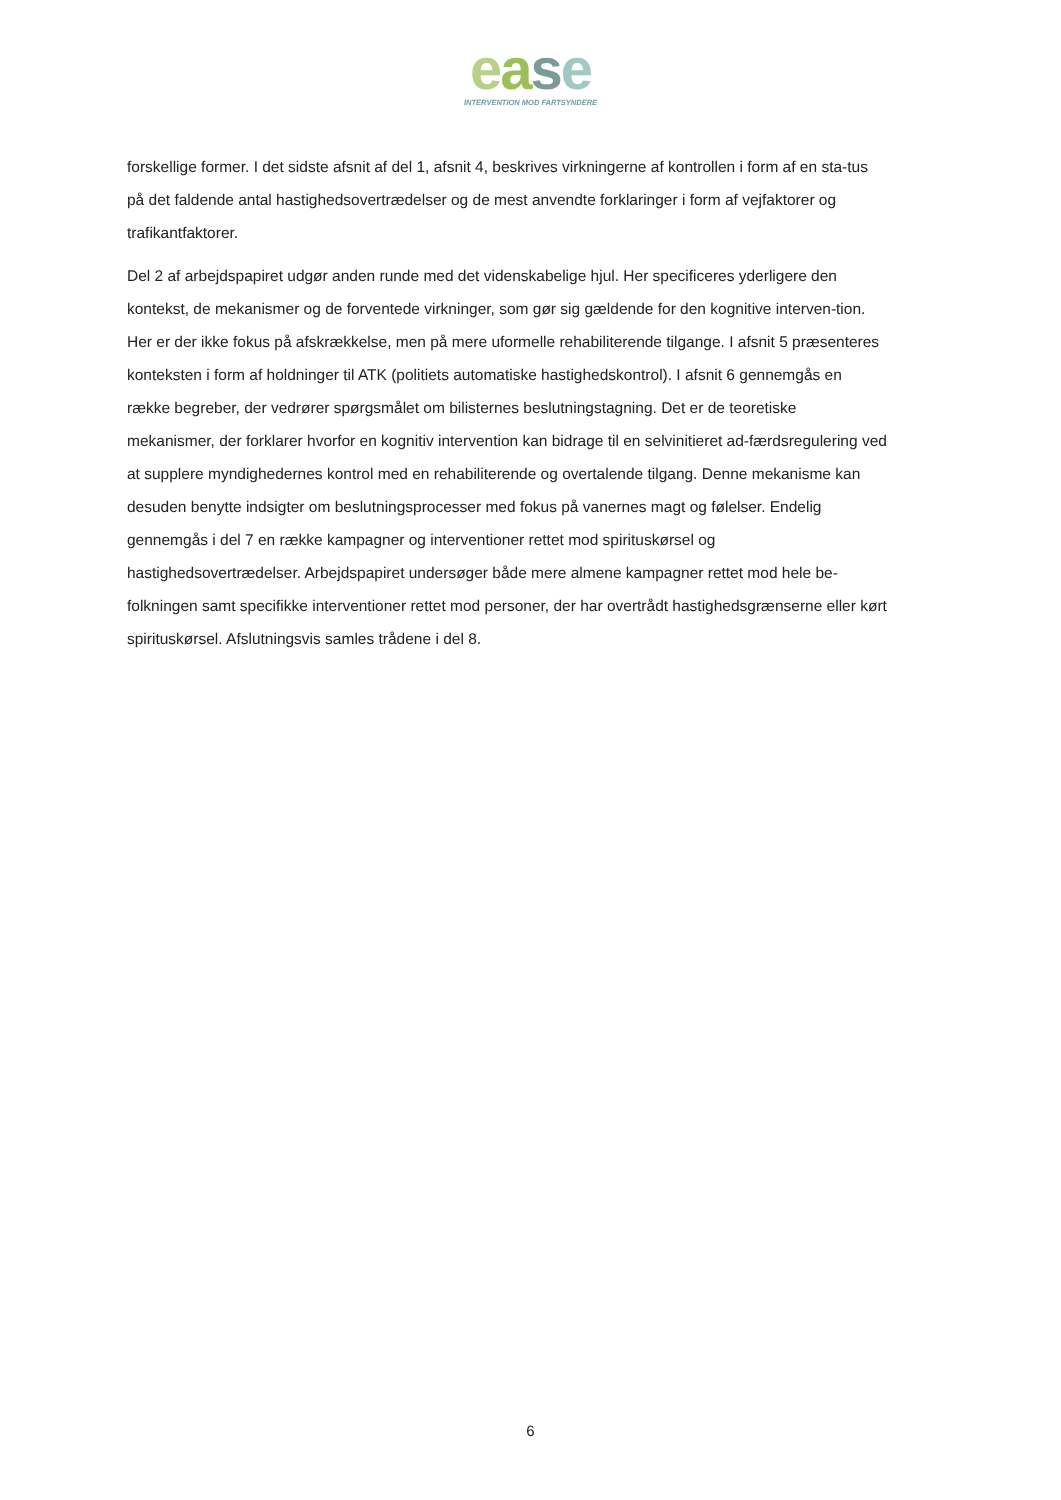ease
INTERVENTION MOD FARTSYNDERE
forskellige former. I det sidste afsnit af del 1, afsnit 4, beskrives virkningerne af kontrollen i form af en sta-tus på det faldende antal hastighedsovertrædelser og de mest anvendte forklaringer i form af vejfaktorer og trafikantfaktorer.
Del 2 af arbejdspapiret udgør anden runde med det videnskabelige hjul. Her specificeres yderligere den kontekst, de mekanismer og de forventede virkninger, som gør sig gældende for den kognitive interven-tion. Her er der ikke fokus på afskrækkelse, men på mere uformelle rehabiliterende tilgange. I afsnit 5 præsenteres konteksten i form af holdninger til ATK (politiets automatiske hastighedskontrol). I afsnit 6 gennemgås en række begreber, der vedrører spørgsmålet om bilisternes beslutningstagning. Det er de teoretiske mekanismer, der forklarer hvorfor en kognitiv intervention kan bidrage til en selvinitieret ad-færdsregulering ved at supplere myndighedernes kontrol med en rehabiliterende og overtalende tilgang. Denne mekanisme kan desuden benytte indsigter om beslutningsprocesser med fokus på vanernes magt og følelser. Endelig gennemgås i del 7 en række kampagner og interventioner rettet mod spirituskørsel og hastighedsovertrædelser. Arbejdspapiret undersøger både mere almene kampagner rettet mod hele be-folkningen samt specifikke interventioner rettet mod personer, der har overtrådt hastighedsgrænserne eller kørt spirituskørsel. Afslutningsvis samles trådene i del 8.
6